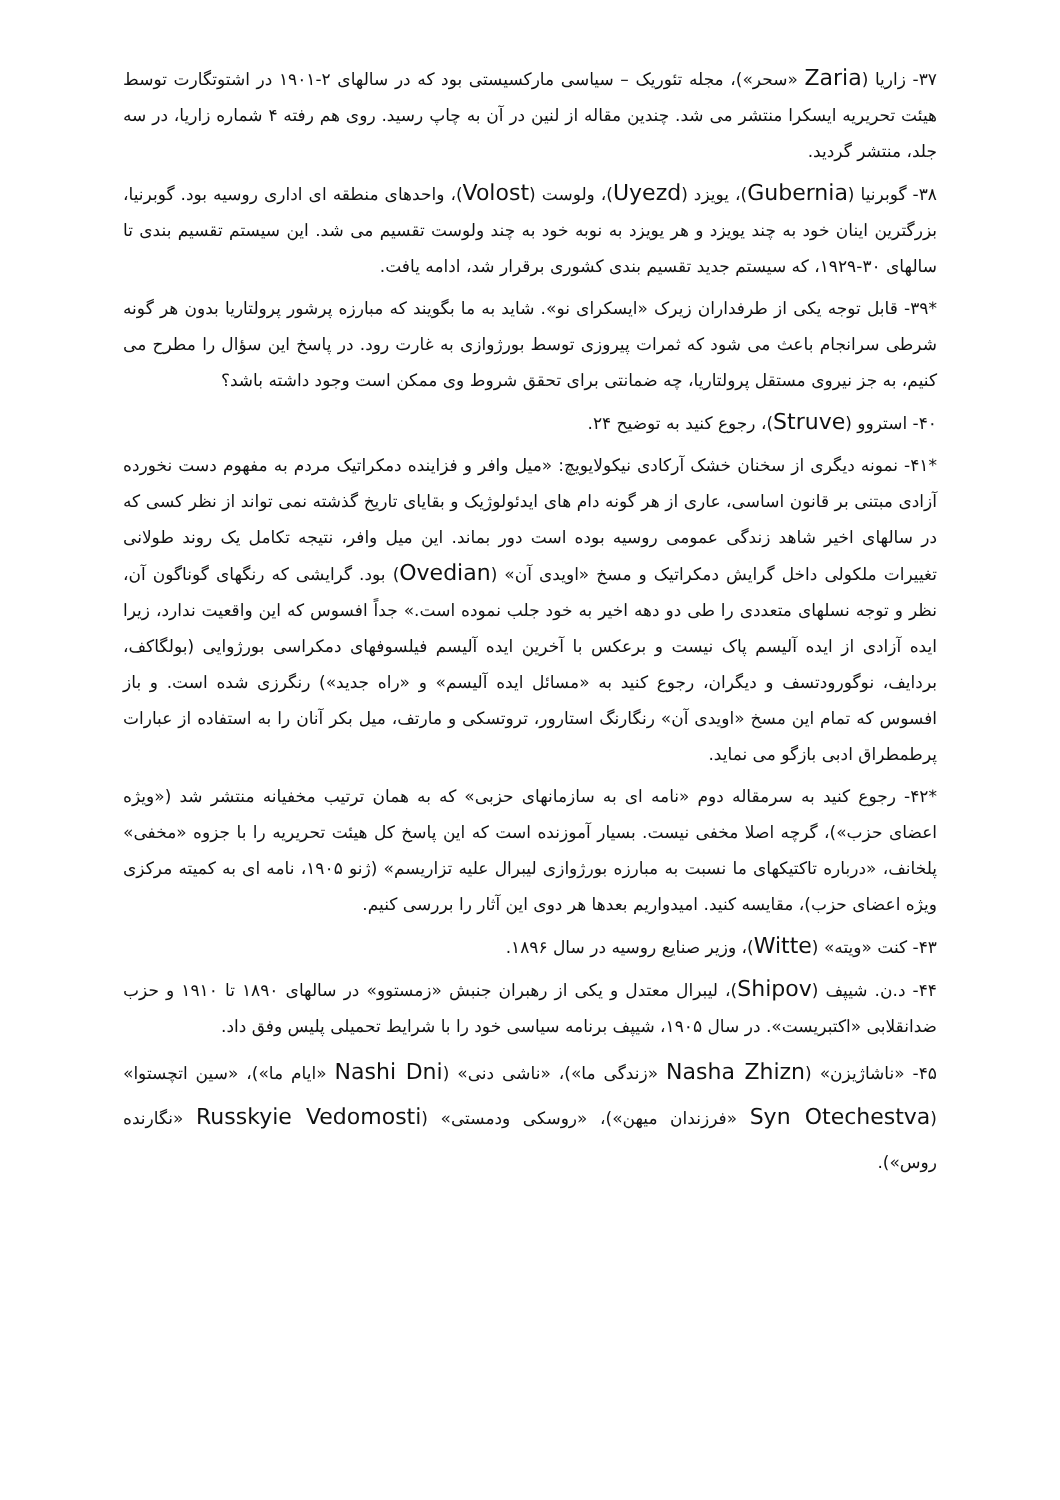۳۷- زاریا (Zaria «سحر»)، مجله تئوریک – سیاسی مارکسیستی بود که در سالهای ۲-۱۹۰۱ در اشتوتگارت توسط هیئت تحریریه ایسکرا منتشر می شد. چندین مقاله از لنین در آن به چاپ رسید. روی هم رفته ۴ شماره زاریا، در سه جلد، منتشر گردید.
۳۸- گوبرنیا (Gubernia)، یویزد (Uyezd)، ولوست (Volost)، واحدهای منطقه ای اداری روسیه بود. گوبرنیا، بزرگترین اینان خود به چند یویزد و هر یویزد به نوبه خود به چند ولوست تقسیم می شد. این سیستم تقسیم بندی تا سالهای ۳۰-۱۹۲۹، که سیستم جدید تقسیم بندی کشوری برقرار شد، ادامه یافت.
*۳۹- قابل توجه یکی از طرفداران زیرک «ایسکرای نو». شاید به ما بگویند که مبارزه پرشور پرولتاریا بدون هر گونه شرطی سرانجام باعث می شود که ثمرات پیروزی توسط بورژوازی به غارت رود. در پاسخ این سؤال را مطرح می کنیم، به جز نیروی مستقل پرولتاریا، چه ضمانتی برای تحقق شروط وی ممکن است وجود داشته باشد؟
۴۰- استروو (Struve)، رجوع کنید به توضیح ۲۴.
*۴۱- نمونه دیگری از سخنان خشک آرکادی نیکولایویچ: «میل وافر و فزاینده دمکراتیک مردم به مفهوم دست نخورده آزادی مبتنی بر قانون اساسی، عاری از هر گونه دام های ایدئولوژیک و بقایای تاریخ گذشته نمی تواند از نظر کسی که در سالهای اخیر شاهد زندگی عمومی روسیه بوده است دور بماند. این میل وافر، نتیجه تکامل یک روند طولانی تغییرات ملکولی داخل گرایش دمکراتیک و مسخ «اویدی آن» (Ovedian) بود. گرایشی که رنگهای گوناگون آن، نظر و توجه نسلهای متعددی را طی دو دهه اخیر به خود جلب نموده است.» جداً افسوس که این واقعیت ندارد، زیرا ایده آزادی از ایده آلیسم پاک نیست و برعکس با آخرین ایده آلیسم فیلسوفهای دمکراسی بورژوایی (بولگاکف، بردایف، نوگورودتسف و دیگران، رجوع کنید به «مسائل ایده آلیسم» و «راه جدید») رنگرزی شده است. و باز افسوس که تمام این مسخ «اویدی آن» رنگارنگ استارور، تروتسکی و مارتف، میل بکر آنان را به استفاده از عبارات پرطمطراق ادبی بازگو می نماید.
*۴۲- رجوع کنید به سرمقاله دوم «نامه ای به سازمانهای حزبی» که به همان ترتیب مخفیانه منتشر شد («ویژه اعضای حزب»)، گرچه اصلا مخفی نیست. بسیار آموزنده است که این پاسخ کل هیئت تحریریه را با جزوه «مخفی» پلخانف، «درباره تاکتیکهای ما نسبت به مبارزه بورژوازی لیبرال علیه تزاریسم» (ژنو ۱۹۰۵، نامه ای به کمیته مرکزی ویژه اعضای حزب)، مقایسه کنید. امیدواریم بعدها هر دوی این آثار را بررسی کنیم.
۴۳- کنت «ویته» (Witte)، وزیر صنایع روسیه در سال ۱۸۹۶.
۴۴- د.ن. شیپف (Shipov)، لیبرال معتدل و یکی از رهبران جنبش «زمستوو» در سالهای ۱۸۹۰ تا ۱۹۱۰ و حزب ضدانقلابی «اکتبریست». در سال ۱۹۰۵، شیپف برنامه سیاسی خود را با شرایط تحمیلی پلیس وفق داد.
۴۵- «ناشاژیزن» (Nasha Zhizn «زندگی ما»)، «ناشی دنی» (Nashi Dni «ایام ما»)، «سین اتچستوا» (Syn Otechestva «فرزندان میهن»)، «روسکی ودمستی» (Russkyie Vedomosti «نگارنده روس»).